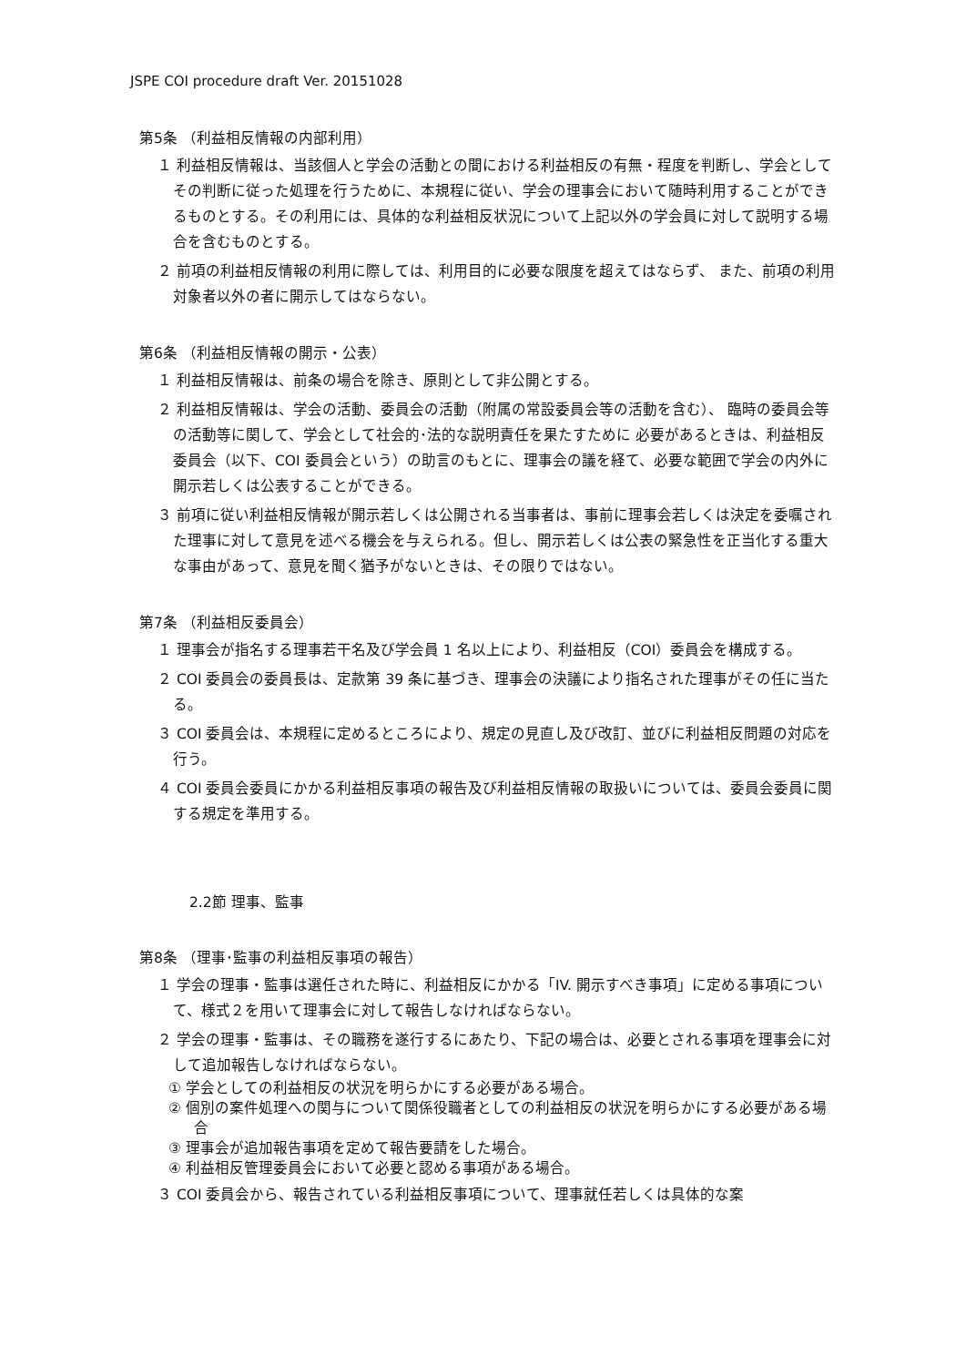JSPE COI procedure draft Ver. 20151028
第5条 （利益相反情報の内部利用）
１ 利益相反情報は、当該個人と学会の活動との間における利益相反の有無・程度を判断し、学会としてその判断に従った処理を行うために、本規程に従い、学会の理事会において随時利用することができるものとする。その利用には、具体的な利益相反状況について上記以外の学会員に対して説明する場合を含むものとする。
２ 前項の利益相反情報の利用に際しては、利用目的に必要な限度を超えてはならず、 また、前項の利用対象者以外の者に開示してはならない。
第6条 （利益相反情報の開示・公表）
１ 利益相反情報は、前条の場合を除き、原則として非公開とする。
２ 利益相反情報は、学会の活動、委員会の活動（附属の常設委員会等の活動を含む）、 臨時の委員会等の活動等に関して、学会として社会的･法的な説明責任を果たすために 必要があるときは、利益相反委員会（以下、COI 委員会という）の助言のもとに、理事会の議を経て、必要な範囲で学会の内外に開示若しくは公表することができる。
３ 前項に従い利益相反情報が開示若しくは公開される当事者は、事前に理事会若しくは決定を委嘱された理事に対して意見を述べる機会を与えられる。但し、開示若しくは公表の緊急性を正当化する重大な事由があって、意見を聞く猶予がないときは、その限りではない。
第7条 （利益相反委員会）
１ 理事会が指名する理事若干名及び学会員 1 名以上により、利益相反（COI）委員会を構成する。
２ COI 委員会の委員長は、定款第 39 条に基づき、理事会の決議により指名された理事がその任に当たる。
３ COI 委員会は、本規程に定めるところにより、規定の見直し及び改訂、並びに利益相反問題の対応を行う。
４ COI 委員会委員にかかる利益相反事項の報告及び利益相反情報の取扱いについては、委員会委員に関する規定を準用する。
2.2節 理事、監事
第8条 （理事･監事の利益相反事項の報告）
１ 学会の理事・監事は選任された時に、利益相反にかかる「IV. 開示すべき事項」に定める事項について、様式２を用いて理事会に対して報告しなければならない。
２ 学会の理事・監事は、その職務を遂行するにあたり、下記の場合は、必要とされる事項を理事会に対して追加報告しなければならない。
① 学会としての利益相反の状況を明らかにする必要がある場合。
② 個別の案件処理への関与について関係役職者としての利益相反の状況を明らかにする必要がある場合
③ 理事会が追加報告事項を定めて報告要請をした場合。
④ 利益相反管理委員会において必要と認める事項がある場合。
３ COI 委員会から、報告されている利益相反事項について、理事就任若しくは具体的な案